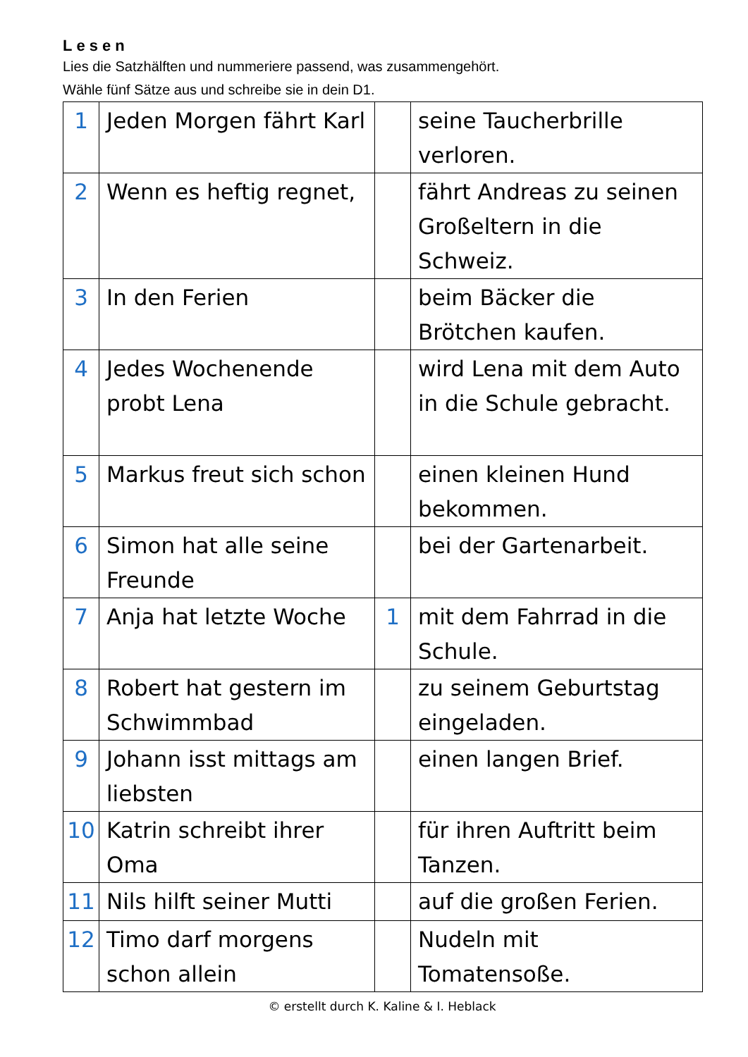Lesen
Lies die Satzhälften und nummeriere passend, was zusammengehört.
Wähle fünf Sätze aus und schreibe sie in dein D1.
| 1 | Jeden Morgen fährt Karl | | seine Taucherbrille verloren. |
| 2 | Wenn es heftig regnet, | | fährt Andreas zu seinen Großeltern in die Schweiz. |
| 3 | In den Ferien | | beim Bäcker die Brötchen kaufen. |
| 4 | Jedes Wochenende probt Lena | | wird Lena mit dem Auto in die Schule gebracht. |
| 5 | Markus freut sich schon | | einen kleinen Hund bekommen. |
| 6 | Simon hat alle seine Freunde | | bei der Gartenarbeit. |
| 7 | Anja hat letzte Woche | 1 | mit dem Fahrrad in die Schule. |
| 8 | Robert hat gestern im Schwimmbad | | zu seinem Geburtstag eingeladen. |
| 9 | Johann isst mittags am liebsten | | einen langen Brief. |
| 10 | Katrin schreibt ihrer Oma | | für ihren Auftritt beim Tanzen. |
| 11 | Nils hilft seiner Mutti | | auf die großen Ferien. |
| 12 | Timo darf morgens schon allein | | Nudeln mit Tomatensoße. |
© erstellt durch K. Kaline & I. Heblack